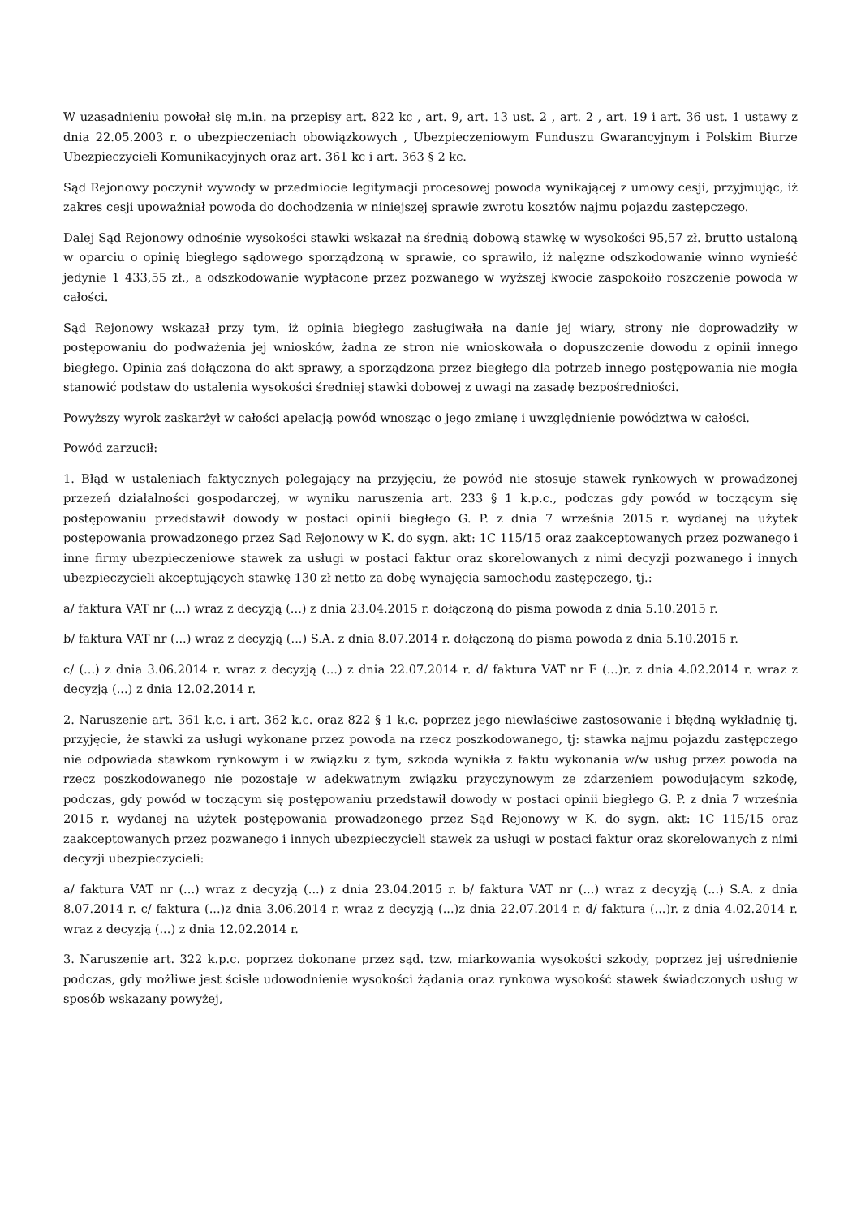W uzasadnieniu powołał się m.in. na przepisy art. 822 kc , art. 9, art. 13 ust. 2 , art. 2 , art. 19 i art. 36 ust. 1 ustawy z dnia 22.05.2003 r. o ubezpieczeniach obowiązkowych , Ubezpieczeniowym Funduszu Gwarancyjnym i Polskim Biurze Ubezpieczycieli Komunikacyjnych oraz art. 361 kc i art. 363 § 2 kc.
Sąd Rejonowy poczynił wywody w przedmiocie legitymacji procesowej powoda wynikającej z umowy cesji, przyjmując, iż zakres cesji upoważniał powoda do dochodzenia w niniejszej sprawie zwrotu kosztów najmu pojazdu zastępczego.
Dalej Sąd Rejonowy odnośnie wysokości stawki wskazał na średnią dobową stawkę w wysokości 95,57 zł. brutto ustaloną w oparciu o opinię biegłego sądowego sporządzoną w sprawie, co sprawiło, iż nalęzne odszkodowanie winno wynieść jedynie 1 433,55 zł., a odszkodowanie wypłacone przez pozwanego w wyższej kwocie zaspokoiło roszczenie powoda w całości.
Sąd Rejonowy wskazał przy tym, iż opinia biegłego zasługiwała na danie jej wiary, strony nie doprowadziły w postępowaniu do podważenia jej wniosków, żadna ze stron nie wnioskowała o dopuszczenie dowodu z opinii innego biegłego. Opinia zaś dołączona do akt sprawy, a sporządzona przez biegłego dla potrzeb innego postępowania nie mogła stanowić podstaw do ustalenia wysokości średniej stawki dobowej z uwagi na zasadę bezpośredniości.
Powyższy wyrok zaskarżył w całości apelacją powód wnosząc o jego zmianę i uwzględnienie powództwa w całości.
Powód zarzucił:
1. Błąd w ustaleniach faktycznych polegający na przyjęciu, że powód nie stosuje stawek rynkowych w prowadzonej przezeń działalności gospodarczej, w wyniku naruszenia art. 233 § 1 k.p.c., podczas gdy powód w toczącym się postępowaniu przedstawił dowody w postaci opinii biegłego G. P. z dnia 7 września 2015 r. wydanej na użytek postępowania prowadzonego przez Sąd Rejonowy w K. do sygn. akt: 1C 115/15 oraz zaakceptowanych przez pozwanego i inne firmy ubezpieczeniowe stawek za usługi w postaci faktur oraz skorelowanych z nimi decyzji pozwanego i innych ubezpieczycieli akceptujących stawkę 130 zł netto za dobę wynajęcia samochodu zastępczego, tj.:
a/ faktura VAT nr (...) wraz z decyzją (...) z dnia 23.04.2015 r. dołączoną do pisma powoda z dnia 5.10.2015 r.
b/ faktura VAT nr (...) wraz z decyzją (...) S.A. z dnia 8.07.2014 r. dołączoną do pisma powoda z dnia 5.10.2015 r.
c/ (...) z dnia 3.06.2014 r. wraz z decyzją (...) z dnia 22.07.2014 r. d/ faktura VAT nr F (...)r. z dnia 4.02.2014 r. wraz z decyzją (...) z dnia 12.02.2014 r.
2. Naruszenie art. 361 k.c. i art. 362 k.c. oraz 822 § 1 k.c. poprzez jego niewłaściwe zastosowanie i błędną wykładnię tj. przyjęcie, że stawki za usługi wykonane przez powoda na rzecz poszkodowanego, tj: stawka najmu pojazdu zastępczego nie odpowiada stawkom rynkowym i w związku z tym, szkoda wynikła z faktu wykonania w/w usług przez powoda na rzecz poszkodowanego nie pozostaje w adekwatnym związku przyczynowym ze zdarzeniem powodującym szkodę, podczas, gdy powód w toczącym się postępowaniu przedstawił dowody w postaci opinii biegłego G. P. z dnia 7 września 2015 r. wydanej na użytek postępowania prowadzonego przez Sąd Rejonowy w K. do sygn. akt: 1C 115/15 oraz zaakceptowanych przez pozwanego i innych ubezpieczycieli stawek za usługi w postaci faktur oraz skorelowanych z nimi decyzji ubezpieczycieli:
a/ faktura VAT nr (...) wraz z decyzją (...) z dnia 23.04.2015 r. b/ faktura VAT nr (...) wraz z decyzją (...) S.A. z dnia 8.07.2014 r. c/ faktura (...)z dnia 3.06.2014 r. wraz z decyzją (...)z dnia 22.07.2014 r. d/ faktura (...)r. z dnia 4.02.2014 r. wraz z decyzją (...) z dnia 12.02.2014 r.
3. Naruszenie art. 322 k.p.c. poprzez dokonane przez sąd. tzw. miarkowania wysokości szkody, poprzez jej uśrednienie podczas, gdy możliwe jest ścisłe udowodnienie wysokości żądania oraz rynkowa wysokość stawek świadczonych usług w sposób wskazany powyżej,